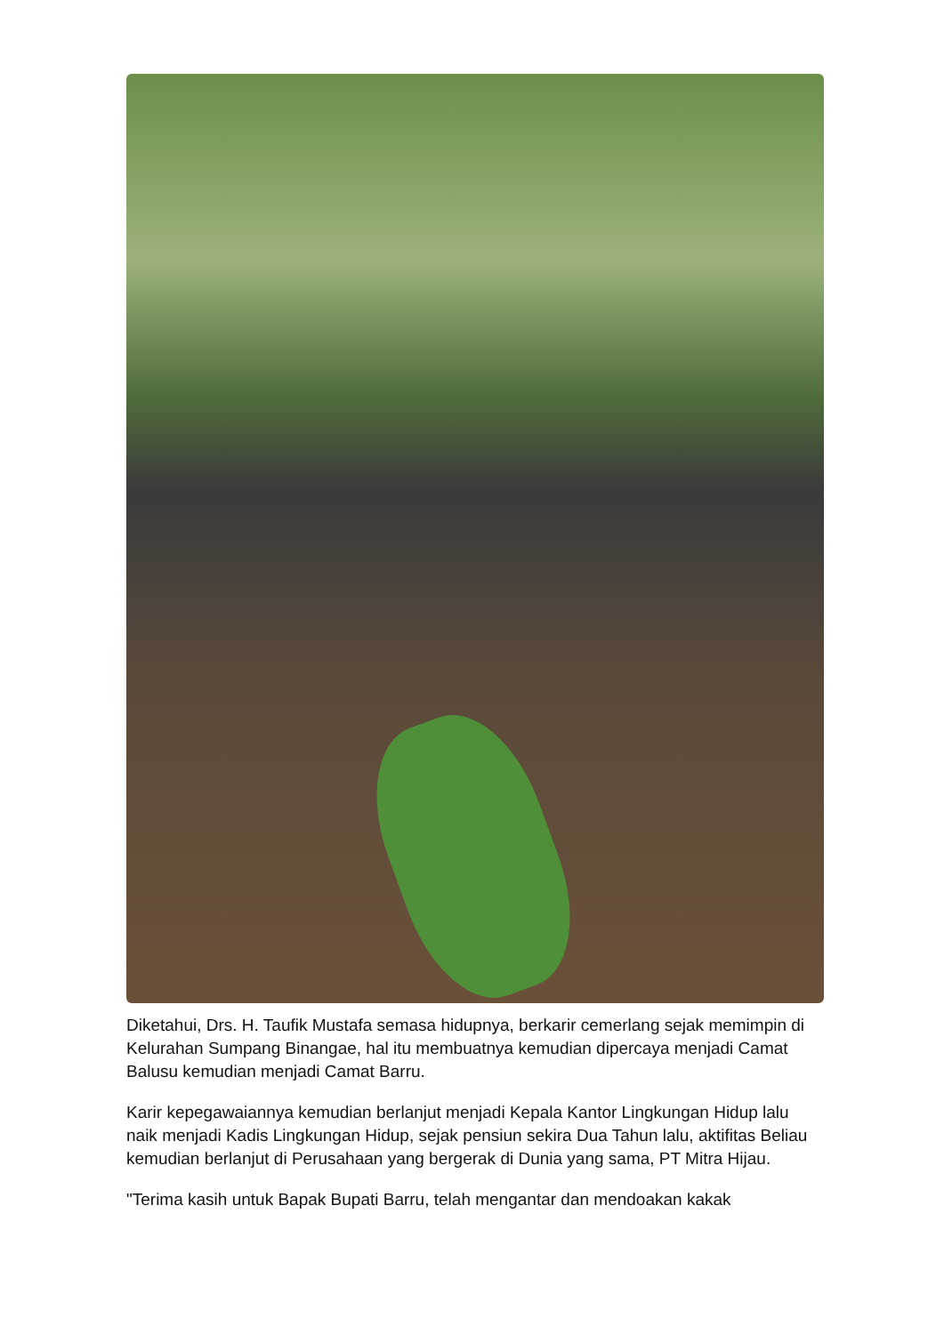Diketahui, Drs. H. Taufik Mustafa semasa hidupnya, berkarir cemerlang sejak memimpin di Kelurahan Sumpang Binangae, hal itu membuatnya kemudian dipercaya menjadi Camat Balusu kemudian menjadi Camat Barru.
Karir kepegawaiannya kemudian berlanjut menjadi Kepala Kantor Lingkungan Hidup lalu naik menjadi Kadis Lingkungan Hidup, sejak pensiun sekira Dua Tahun lalu, aktifitas Beliau kemudian berlanjut di Perusahaan yang bergerak di Dunia yang sama, PT Mitra Hijau.
"Terima kasih untuk Bapak Bupati Barru, telah mengantar dan mendoakan kakak